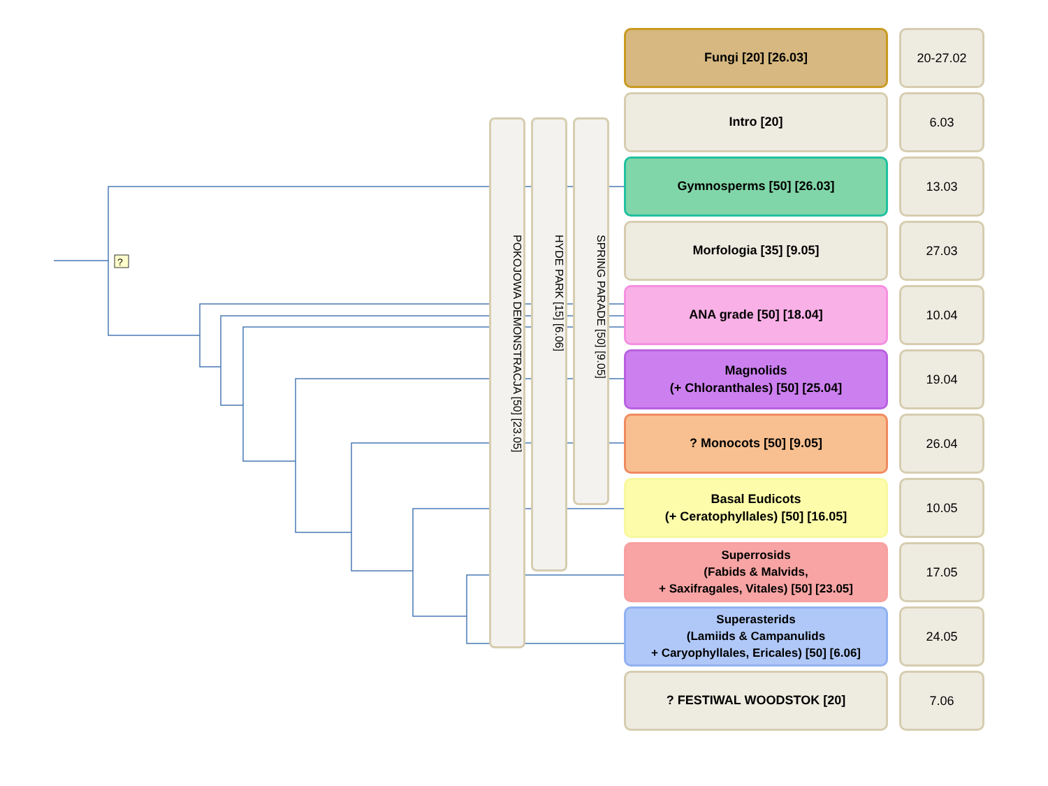?
POKOJOWA DEMONSTRACJA [50] [23.05]
HYDE PARK [15] [6.06]
SPRING PARADE [50] [9.05]
Fungi [20] [26.03]
20-27.02
Intro [20]
6.03
Gymnosperms [50] [26.03]
13.03
Morfologia [35] [9.05]
27.03
ANA grade [50] [18.04]
10.04
Magnolids
(+ Chloranthales) [50] [25.04]
19.04
? Monocots [50] [9.05]
26.04
Basal Eudicots
(+ Ceratophyllales) [50] [16.05]
10.05
Superrosids
(Fabids & Malvids,
+ Saxifragales, Vitales) [50] [23.05]
17.05
Superasterids
(Lamiids & Campanulids
+ Caryophyllales, Ericales) [50] [6.06]
24.05
? FESTIWAL WOODSTOK [20]
7.06